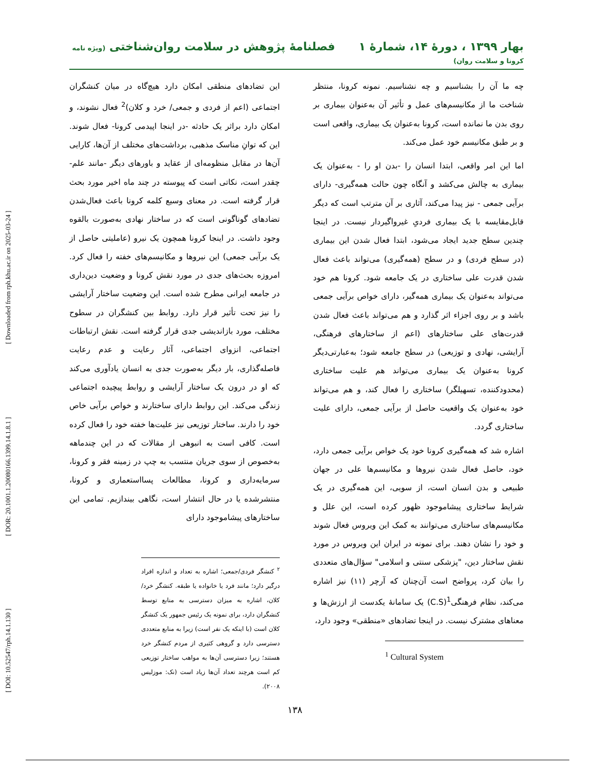بهار ۱۳۹۹ ، دورهٔ ۱۴، شمارهٔ ۱ فصلنامهٔ پژوهش در سلامت روان‌شناختی (ویژه نامه کرونا و سلامت روان)
[ DOI: 10.52547/rph.14.1.130 ] [ DOR: 20.1001.1.20080166.1399.14.1.8.1 ] [ Downloaded from rph.khu.ac.ir on 2025-03-24 ]
چه ما آن را بشناسیم و چه نشناسیم. نمونه کرونا، منتظر شناخت ما از مکانیسم‌های عمل و تأثیر آن به‌عنوان بیماری بر روی بدن ما نمانده است، کرونا به‌عنوان یک بیماری، واقعی است و بر طبق مکانیسم خود عمل می‌کند.
اما این امر واقعی، ابتدا انسان را -بدن او را - به‌عنوان یک بیماری به چالش می‌کشد و آنگاه چون حالت همه‌گیری- دارای برآیی جمعی - نیز پیدا می‌کند، آثاری بر آن مترتب است که دیگر قابل‌مقایسه با یک بیماری فردیِ غیرواگیردار نیست. در اینجا چندین سطح جدید ایجاد می‌شود، ابتدا فعال شدن این بیماری (در سطح فردی) و در سطح (همه‌گیری) می‌تواند باعث فعال شدن قدرت علی ساختاری در یک جامعه شود. کرونا هم خود می‌تواند به‌عنوان یک بیماری همه‌گیر، دارای خواص برآیی جمعی باشد و بر روی اجزاء اثر گذارد و هم می‌تواند باعث فعال شدن قدرت‌های علی ساختارهای (اعم از ساختارهای فرهنگی، آرایشی، نهادی و توزیعی) در سطح جامعه شود؛ به‌عبارتی‌دیگر کرونا به‌عنوان یک بیماری می‌تواند هم علیت ساختاری (محدودکننده، تسهیلگر) ساختاری را فعال کند، و هم می‌تواند خود به‌عنوان یک واقعیت حاصل از برآیی جمعی، دارای علیت ساختاری گردد.
اشاره شد که همه‌گیری کرونا خود یک خواص برآیی جمعی دارد، خود، حاصل فعال شدن نیروها و مکانیسم‌ها علی در جهان طبیعی و بدن انسان است، از سویی، این همه‌گیری در یک شرایط ساختاری پیشاموجود ظهور کرده است، این علل و مکانیسم‌های ساختاری می‌توانند به کمک این ویروس فعال شوند و خود را نشان دهند. برای نمونه در ایران این ویروس در مورد نقش ساختار دین، "پزشکی سنتی و اسلامی" سؤال‌های متعددی را بیان کرد، پرواضح است آن‌چنان که آرچر (۱۱) نیز اشاره می‌کند، نظام فرهنگی<sup>1</sup>(C.S) یک سامانهٔ یکدست از ارزش‌ها و معناهای مشترک نیست. در اینجا تضادهای «منطقی» وجود دارد،
<sup>1</sup> Cultural System
این تضادهای منطقی امکان دارد هیچ‌گاه در میان کنشگران اجتماعی (اعم از فردی و جمعی/ خرد و کلان)<sup>2</sup> فعال نشوند، و امکان دارد براثر یک حادثه -در اینجا اپیدمی کرونا- فعال شوند. این که توانِ مناسک مذهبی، برداشت‌های مختلف از آن‌ها، کارایی آن‌ها در مقابل منظومه‌ای از عقاید و باورهای دیگر -مانند علم- چقدر است، نکاتی است که پیوسته در چند ماه اخیر مورد بحث قرار گرفته است. در معنای وسیع کلمه کرونا باعث فعال‌شدن تضادهای گوناگونی است که در ساختار نهادی به‌صورت بالقوه وجود داشت. در اینجا کرونا همچون یک نیرو (عاملیتی حاصل از یک برآیی جمعی) این نیروها و مکانیسم‌های خفته را فعال کرد. امروزه بحث‌های جدی در مورد نقش کرونا و وضعیت دین‌داری در جامعه ایرانی مطرح شده است. این وضعیت ساختار آرایشی را نیز تحت تأثیر قرار دارد. روابط بین کنشگران در سطوح مختلف، مورد بازاندیشی جدی قرار گرفته است. نقش ارتباطات اجتماعی، انزوای اجتماعی، آثار رعایت و عدم رعایت فاصله‌گذاری، بار دیگر به‌صورت جدی به انسان یادآوری می‌کند که او در درون یک ساختار آرایشی و روابط پیچیده اجتماعی زندگی می‌کند. این روابط دارای ساختارند و خواص برآیی خاص خود را دارند. ساختار توزیعی نیز علیت‌ها خفته خود را فعال کرده است. کافی است به انبوهی از مقالات که در این چندماهه به‌خصوص از سوی جریان منتسب به چپ در زمینه فقر و کرونا، سرمایه‌داری و کرونا، مطالعات پسااستعماری و کرونا، منتشرشده یا در حال انتشار است، نگاهی بیندازیم. تمامی این ساختارهای پیشاموجود دارای
<sup>۲</sup> کنشگر فردی/جمعی؛ اشاره به تعداد و اندازه افراد درگیر دارد؛ مانند فرد یا خانواده یا طبقه. کنشگر خرد/کلان، اشاره به میزان دسترسی به منابع توسط کنشگران دارد، برای نمونه یک رئیس جمهور یک کنشگر کلان است (با اینکه یک نفر است) زیرا به منابع متعددی دسترسی دارد و گروهی کثیری از مردم کنشگر خرد هستند؛ زیرا دسترسی آن‌ها به مواهب ساختار توزیعی کم است هرچند تعداد آن‌ها زیاد است (نک: موزلیس ۲۰۰۸).
۱۳۸